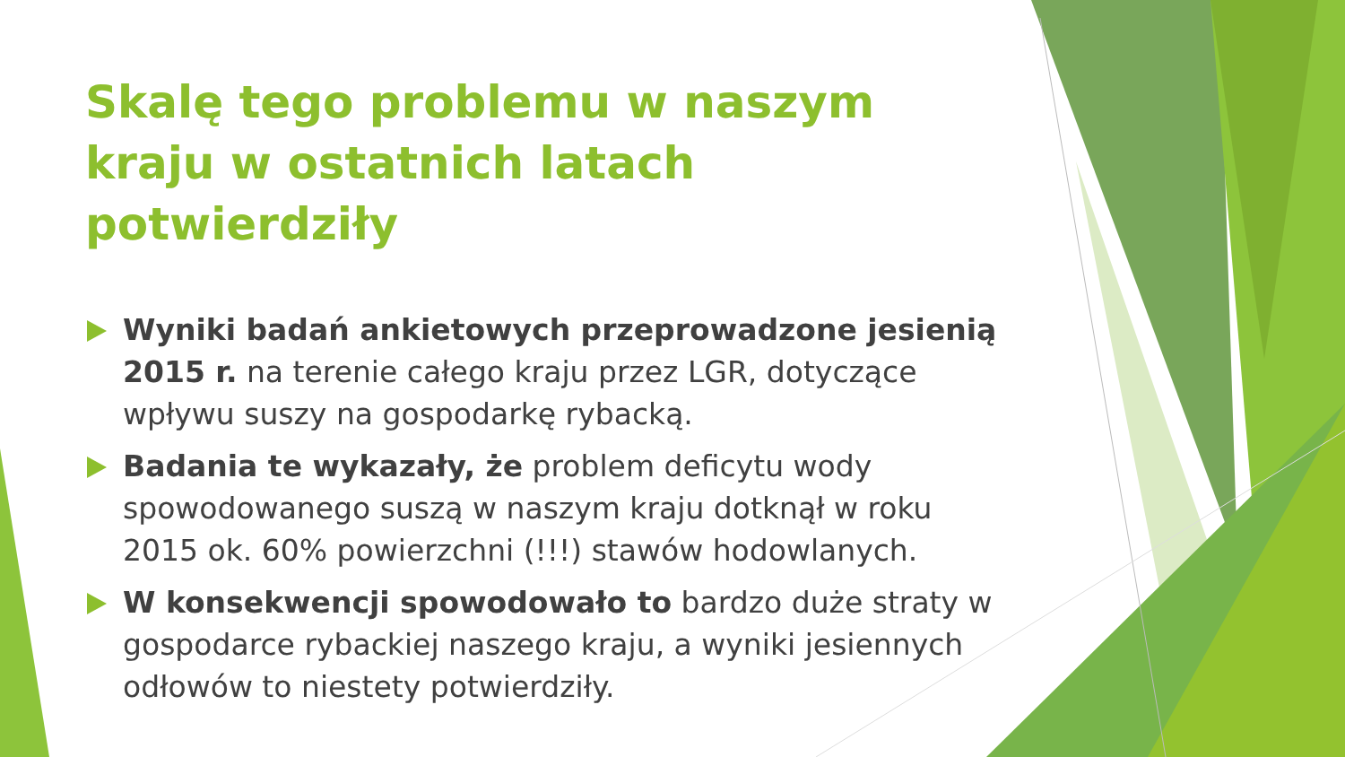Skalę tego problemu w naszym kraju w ostatnich latach potwierdziły
Wyniki badań ankietowych przeprowadzone jesienią 2015 r. na terenie całego kraju przez LGR, dotyczące wpływu suszy na gospodarkę rybacką.
Badania te wykazały, że problem deficytu wody spowodowanego suszą w naszym kraju dotknął w roku 2015 ok. 60% powierzchni (!!!) stawów hodowlanych.
W konsekwencji spowodowało to bardzo duże straty w gospodarce rybackiej naszego kraju, a wyniki jesiennych odłowów to niestety potwierdziły.